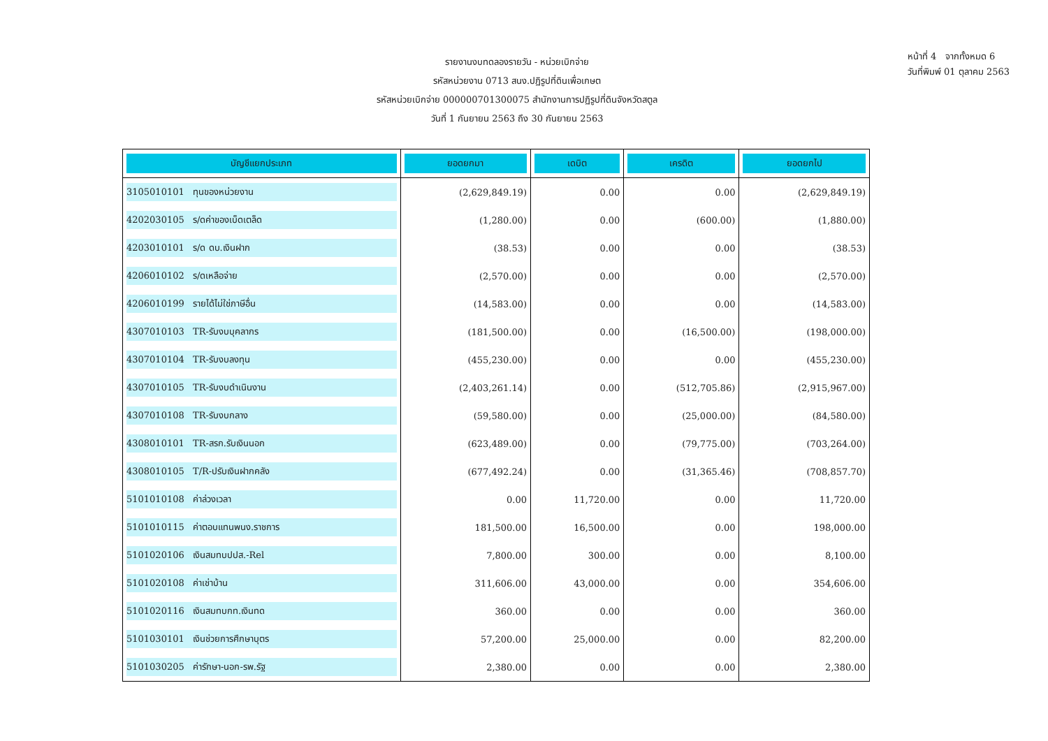หน้าที่ 4 จากทั้งหมด 6
วันที่พิมพ์ 01 ตุลาคม 2563
รายงานงบทดลองรายวัน - หน่วยเบิกจ่าย
รหัสหน่วยงาน 0713 สนง.ปฏิรูปที่ดินเพื่อเกษต
รหัสหน่วยเบิกจ่าย 000000701300075 สำนักงานการปฏิรูปที่ดินจังหวัดสตูล
วันที่ 1 กันยายน 2563 ถึง 30 กันยายน 2563
| บัญชีแยกประเภท | ยอดยกมา | เดบิต | เครดิต | ยอดยกไป |
| --- | --- | --- | --- | --- |
| 3105010101 ทุนของหน่วยงาน | (2,629,849.19) | 0.00 | 0.00 | (2,629,849.19) |
| 4202030105 ร/ดค่าของเบ็ดเตล็ด | (1,280.00) | 0.00 | (600.00) | (1,880.00) |
| 4203010101 ร/ด ดบ.เงินฝาก | (38.53) | 0.00 | 0.00 | (38.53) |
| 4206010102 ร/ดเหลือจ่าย | (2,570.00) | 0.00 | 0.00 | (2,570.00) |
| 4206010199 รายได้ไม่ใช่ภาษีอื่น | (14,583.00) | 0.00 | 0.00 | (14,583.00) |
| 4307010103 TR-รับงบบุคลากร | (181,500.00) | 0.00 | (16,500.00) | (198,000.00) |
| 4307010104 TR-รับงบลงทุน | (455,230.00) | 0.00 | 0.00 | (455,230.00) |
| 4307010105 TR-รับงบดำเนินงาน | (2,403,261.14) | 0.00 | (512,705.86) | (2,915,967.00) |
| 4307010108 TR-รับงบกลาง | (59,580.00) | 0.00 | (25,000.00) | (84,580.00) |
| 4308010101 TR-สรก.รับเงินนอก | (623,489.00) | 0.00 | (79,775.00) | (703,264.00) |
| 4308010105 T/R-ปรับเงินฝากคลัง | (677,492.24) | 0.00 | (31,365.46) | (708,857.70) |
| 5101010108 ค่าล่วงเวลา | 0.00 | 11,720.00 | 0.00 | 11,720.00 |
| 5101010115 ค่าตอบแทนพนง.ราชการ | 181,500.00 | 16,500.00 | 0.00 | 198,000.00 |
| 5101020106 เงินสมทบปปส.-Rel | 7,800.00 | 300.00 | 0.00 | 8,100.00 |
| 5101020108 ค่าเช่าบ้าน | 311,606.00 | 43,000.00 | 0.00 | 354,606.00 |
| 5101020116 เงินสมทบกท.เงินทด | 360.00 | 0.00 | 0.00 | 360.00 |
| 5101030101 เงินช่วยการศึกษาบุตร | 57,200.00 | 25,000.00 | 0.00 | 82,200.00 |
| 5101030205 ค่ารักษา-นอก-รพ.รัฐ | 2,380.00 | 0.00 | 0.00 | 2,380.00 |